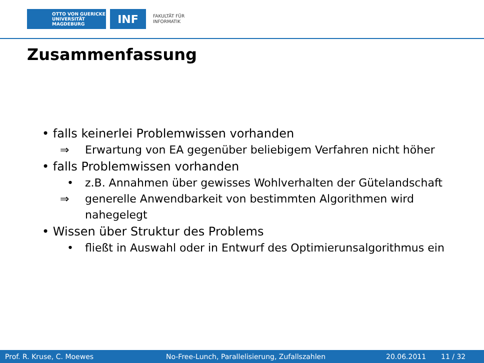OTTO VON GUERICKE
UNIVERSITÄT
MAGDEBURG
INF
FAKULTÄT FÜR
INFORMATIK
Zusammenfassung
• falls keinerlei Problemwissen vorhanden
⇒ Erwartung von EA gegenüber beliebigem Verfahren nicht höher
• falls Problemwissen vorhanden
• z.B. Annahmen über gewisses Wohlverhalten der Gütelandschaft
⇒ generelle Anwendbarkeit von bestimmten Algorithmen wird
nahegelegt
• Wissen über Struktur des Problems
• fließt in Auswahl oder in Entwurf des Optimierunsalgorithmus ein
Prof. R. Kruse, C. Moewes No-Free-Lunch, Parallelisierung, Zufallszahlen 20.06.2011 11 / 32